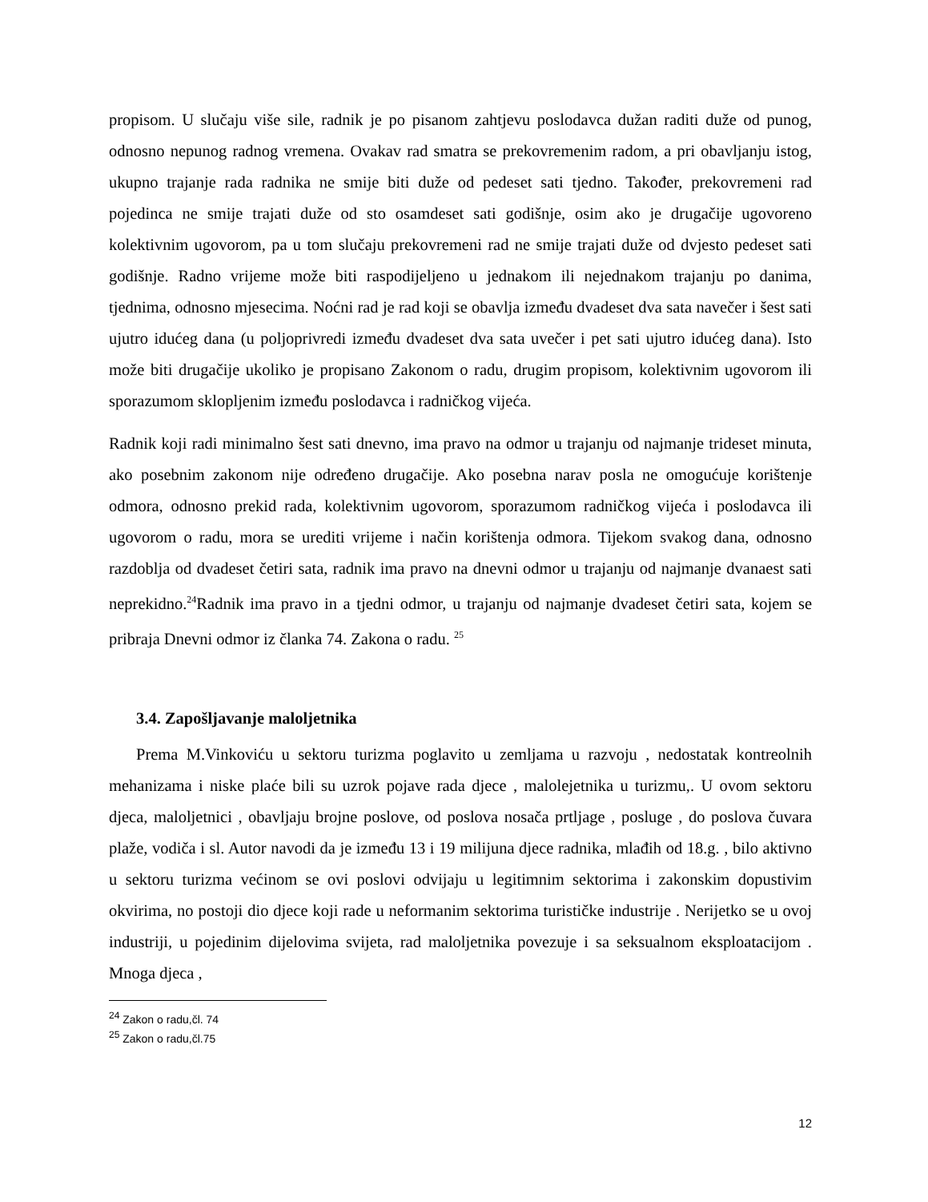propisom. U slučaju više sile, radnik je po pisanom zahtjevu poslodavca dužan raditi duže od punog, odnosno nepunog radnog vremena. Ovakav rad smatra se prekovremenim radom, a pri obavljanju istog, ukupno trajanje rada radnika ne smije biti duže od pedeset sati tjedno. Također, prekovremeni rad pojedinca ne smije trajati duže od sto osamdeset sati godišnje, osim ako je drugačije ugovoreno kolektivnim ugovorom, pa u tom slučaju prekovremeni rad ne smije trajati duže od dvjesto pedeset sati godišnje. Radno vrijeme može biti raspodijeljeno u jednakom ili nejednakom trajanju po danima, tjednima, odnosno mjesecima. Noćni rad je rad koji se obavlja između dvadeset dva sata navečer i šest sati ujutro idućeg dana (u poljoprivredi između dvadeset dva sata uvečer i pet sati ujutro idućeg dana). Isto može biti drugačije ukoliko je propisano Zakonom o radu, drugim propisom, kolektivnim ugovorom ili sporazumom sklopljenim između poslodavca i radničkog vijeća.
Radnik koji radi minimalno šest sati dnevno, ima pravo na odmor u trajanju od najmanje trideset minuta, ako posebnim zakonom nije određeno drugačije. Ako posebna narav posla ne omogućuje korištenje odmora, odnosno prekid rada, kolektivnim ugovorom, sporazumom radničkog vijeća i poslodavca ili ugovorom o radu, mora se urediti vrijeme i način korištenja odmora. Tijekom svakog dana, odnosno razdoblja od dvadeset četiri sata, radnik ima pravo na dnevni odmor u trajanju od najmanje dvanaest sati neprekidno.<sup>24</sup>Radnik ima pravo in a tjedni odmor, u trajanju od najmanje dvadeset četiri sata, kojem se pribraja Dnevni odmor iz članka 74. Zakona o radu. <sup>25</sup>
3.4. Zapošljavanje maloljetnika
Prema M.Vinkoviću u sektoru turizma poglavito u zemljama u razvoju , nedostatak kontreolnih mehanizama i niske plaće bili su uzrok pojave rada djece , malolejetnika u turizmu,. U ovom sektoru djeca, maloljetnici , obavljaju brojne poslove, od poslova nosača prtljage , posluge , do poslova čuvara plaže, vodiča i sl. Autor navodi da je između 13 i 19 milijuna djece radnika, mlađih od 18.g. , bilo aktivno u sektoru turizma većinom se ovi poslovi odvijaju u legitimnim sektorima i zakonskim dopustivim okvirima, no postoji dio djece koji rade u neformanim sektorima turističke industrije . Nerijetko se u ovoj industriji, u pojedinim dijelovima svijeta, rad maloljetnika povezuje i sa seksualnom eksploatacijom . Mnoga djeca ,
<sup>24</sup> Zakon o radu,čl. 74
<sup>25</sup> Zakon o radu,čl.75
12